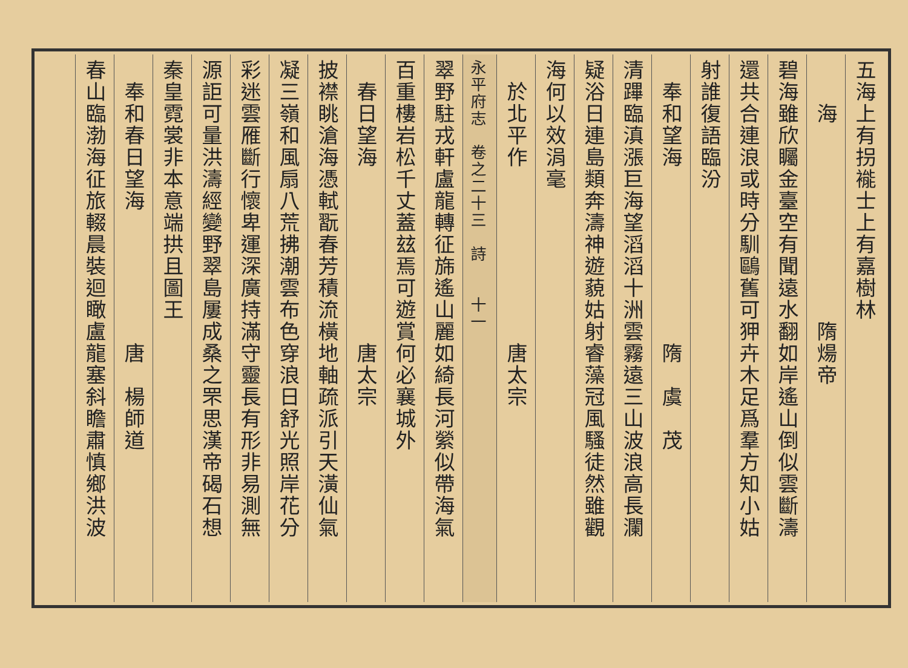五海上有拐褦士上有嘉樹林
　　海　　　　　　　　　隋煬帝
碧海雖欣矚金臺空有聞遠水翻如岸遙山倒似雲斷濤
還共合連浪或時分馴鷗舊可狎卉木足爲羣方知小姑
射誰復語臨汾
　奉和望海　　　　　　　　隋　虞　茂
清蹕臨滇漲巨海望滔滔十洲雲霧遠三山波浪高長瀾
疑浴日連島類奔濤神遊藐姑射睿藻冠風騷徒然雖觀
海何以效涓毫
　於北平作　　　　　　　　唐太宗
永平府志　卷之二十三　詩　　十一
翠野駐戎軒盧龍轉征旆遙山麗如綺長河縈似帶海氣
百重樓岩松千丈蓋玆焉可遊賞何必襄城外
　春日望海　　　　　　　　唐太宗
披襟眺滄海憑軾翫春芳積流橫地軸疏派引天潢仙氣
凝三嶺和風扇八荒拂潮雲布色穿浪日舒光照岸花分
彩迷雲雁斷行懷卑運深廣持滿守靈長有形非易測無
源詎可量洪濤經變野翠島屢成桑之罘思漢帝碣石想
秦皇霓裳非本意端拱且圖王
　奉和春日望海　　　　　　唐　楊師道
春山臨渤海征旅輟晨裝迴瞰盧龍塞斜瞻肅慎鄉洪波